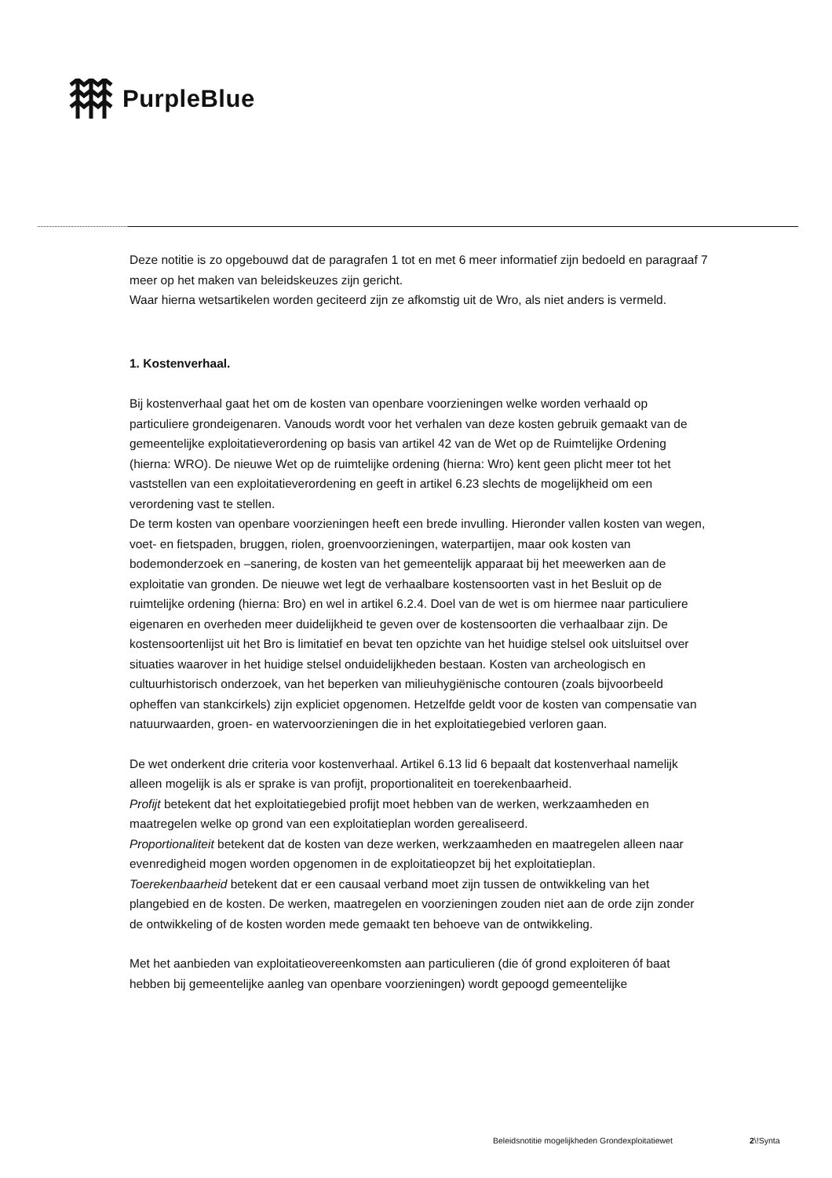PurpleBlue
Deze notitie is zo opgebouwd dat de paragrafen 1 tot en met 6 meer informatief zijn bedoeld en paragraaf 7 meer op het maken van beleidskeuzes zijn gericht.
Waar hierna wetsartikelen worden geciteerd zijn ze afkomstig uit de Wro, als niet anders is vermeld.
1. Kostenverhaal.
Bij kostenverhaal gaat het om de kosten van openbare voorzieningen welke worden verhaald op particuliere grondeigenaren. Vanouds wordt voor het verhalen van deze kosten gebruik gemaakt van de gemeentelijke exploitatieverordening op basis van artikel 42 van de Wet op de Ruimtelijke Ordening (hierna: WRO). De nieuwe Wet op de ruimtelijke ordening (hierna: Wro) kent geen plicht meer tot het vaststellen van een exploitatieverordening en geeft in artikel 6.23 slechts de mogelijkheid om een verordening vast te stellen.
De term kosten van openbare voorzieningen heeft een brede invulling. Hieronder vallen kosten van wegen, voet- en fietspaden, bruggen, riolen, groenvoorzieningen, waterpartijen, maar ook kosten van bodemonderzoek en –sanering, de kosten van het gemeentelijk apparaat bij het meewerken aan de exploitatie van gronden. De nieuwe wet legt de verhaalbare kostensoorten vast in het Besluit op de ruimtelijke ordening (hierna: Bro) en wel in artikel 6.2.4. Doel van de wet is om hiermee naar particuliere eigenaren en overheden meer duidelijkheid te geven over de kostensoorten die verhaalbaar zijn. De kostensoortenlijst uit het Bro is limitatief en bevat ten opzichte van het huidige stelsel ook uitsluitsel over situaties waarover in het huidige stelsel onduidelijkheden bestaan. Kosten van archeologisch en cultuurhistorisch onderzoek, van het beperken van milieuhygiënische contouren (zoals bijvoorbeeld opheffen van stankcirkels) zijn expliciet opgenomen. Hetzelfde geldt voor de kosten van compensatie van natuurwaarden, groen- en watervoorzieningen die in het exploitatiegebied verloren gaan.
De wet onderkent drie criteria voor kostenverhaal. Artikel 6.13 lid 6 bepaalt dat kostenverhaal namelijk alleen mogelijk is als er sprake is van profijt, proportionaliteit en toerekenbaarheid.
Profijt betekent dat het exploitatiegebied profijt moet hebben van de werken, werkzaamheden en maatregelen welke op grond van een exploitatieplan worden gerealiseerd.
Proportionaliteit betekent dat de kosten van deze werken, werkzaamheden en maatregelen alleen naar evenredigheid mogen worden opgenomen in de exploitatieopzet bij het exploitatieplan.
Toerekenbaarheid betekent dat er een causaal verband moet zijn tussen de ontwikkeling van het plangebied en de kosten. De werken, maatregelen en voorzieningen zouden niet aan de orde zijn zonder de ontwikkeling of de kosten worden mede gemaakt ten behoeve van de ontwikkeling.
Met het aanbieden van exploitatieovereenkomsten aan particulieren (die óf grond exploiteren óf baat hebben bij gemeentelijke aanleg van openbare voorzieningen) wordt gepoogd gemeentelijke
Beleidsnotitie mogelijkheden Grondexploitatiewet
2\!Synta